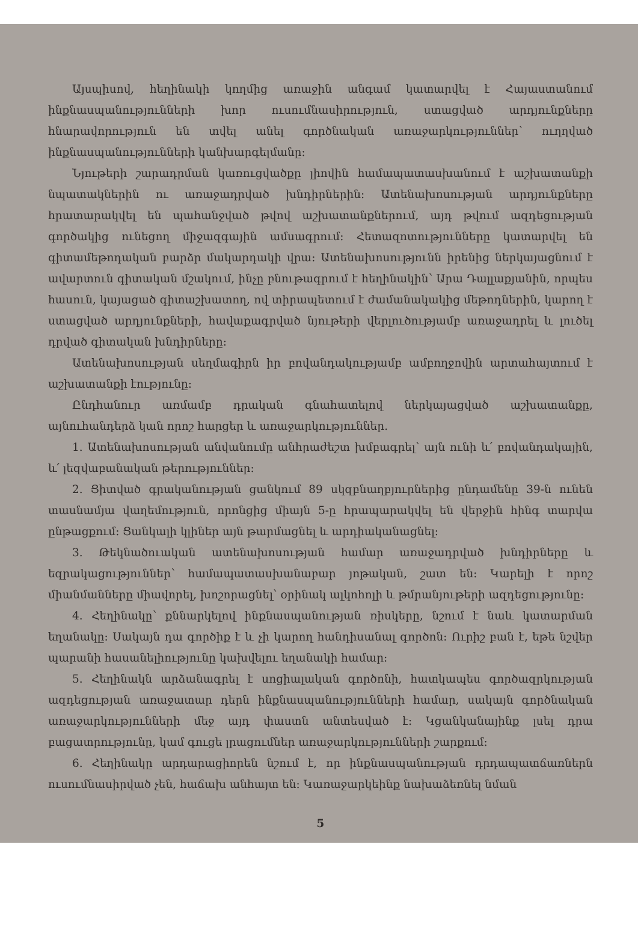Այսպիսով, հեղինակի կողմից առաջին անգամ կատարվել է Հայաստանում ինքնասպանությունների խոր ուսումնասիրություն, ստացված արդյունքները հնարավորություն են տվել անել գործնական առաջարկություններ՝ ուղղված ինքնասպանությունների կանխարգելմանը:
Նյութերի շարադրման կառուցվածքը լիովին համապատասխանում է աշխատանքի նպատակներին ու առաջադրված խնդիրներին: Ատենախոսության արդյունքները հրատարակվել են պահանջված թվով աշխատանքներում, այդ թվում ազդեցության գործակից ունեցող միջազգային ամսագրում: Հետազոտությունները կատարվել են գիտամեթոդական բարձր մակարդակի վրա: Ատենախոսությունն իրենից ներկայացնում է ավարտուն գիտական մշակում, ինչը բնութագրում է հեղինակին՝ Արա Դալլաքյանին, որպես հասուն, կայացած գիտաշխատող, ով տիրապետում է ժամանակակից մեթոդներին, կարող է ստացված արդյունքների, հավաքագրված նյութերի վերլուծությամբ առաջադրել և լուծել դրված գիտական խնդիրները:
Ատենախոսության սեղմագիրն իր բովանդակությամբ ամբողջովին արտահայտում է աշխատանքի էությունը:
Ընդհանուր առմամբ դրական գնահատելով ներկայացված աշխատանքը, այնուհանդերձ կան որոշ հարցեր և առաջարկություններ.
1. Ատենախոսության անվանումը անհրաժեշտ խմբագրել՝ այն ունի և՛ բովանդակային, և՛ լեզվաբանական թերություններ:
2. Ցիտված գրականության ցանկում 89 սկզբնաղբյուրներից ընդամենը 39-ն ունեն տասնամյա վաղեմություն, որոնցից միայն 5-ը հրապարակվել են վերջին հինգ տարվա ընթացքում: Ցանկալի կլիներ այն թարմացնել և արդիականացնել:
3. Թեկնածուական ատենախոսության համար առաջադրված խնդիրները և եզրակացություններ՝ համապատասխանաբար յոթական, շատ են: Կարելի է որոշ միանմանները միավորել, խոշորացնել՝ օրինակ ալկոհոլի և թմրանյութերի ազդեցությունը:
4. Հեղինակը՝ քննարկելով ինքնասպանության ռիսկերը, նշում է նաև կատարման եղանակը: Սակայն դա գործիք է և չի կարող հանդիսանալ գործոն: Ուրիշ բան է, եթե նշվեր պարանի հասանելիությունը կախվելու եղանակի համար:
5. Հեղինակն արձանագրել է սոցիալական գործոնի, հատկապես գործազրկության ազդեցության առաջատար դերն ինքնասպանությունների համար, սակայն գործնական առաջարկությունների մեջ այդ փաստն անտեսված է: Կցանկանայինք լսել դրա բացատրությունը, կամ գուցե լրացումներ առաջարկությունների շարքում:
6. Հեղինակը արդարացիորեն նշում է, որ ինքնասպանության դրդապատճառներն ուսումնասիրված չեն, հաճախ անհայտ են: Կառաջարկեինք նախաձեռնել նման
5